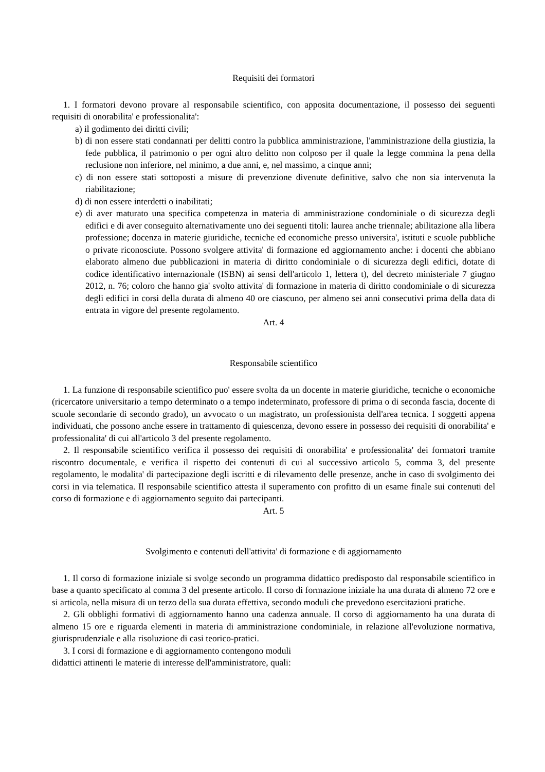Requisiti dei formatori
1. I formatori devono provare al responsabile scientifico, con apposita documentazione, il possesso dei seguenti requisiti di onorabilita' e professionalita':
a) il godimento dei diritti civili;
b) di non essere stati condannati per delitti contro la pubblica amministrazione, l'amministrazione della giustizia, la fede pubblica, il patrimonio o per ogni altro delitto non colposo per il quale la legge commina la pena della reclusione non inferiore, nel minimo, a due anni, e, nel massimo, a cinque anni;
c) di non essere stati sottoposti a misure di prevenzione divenute definitive, salvo che non sia intervenuta la riabilitazione;
d) di non essere interdetti o inabilitati;
e) di aver maturato una specifica competenza in materia di amministrazione condominiale o di sicurezza degli edifici e di aver conseguito alternativamente uno dei seguenti titoli: laurea anche triennale; abilitazione alla libera professione; docenza in materie giuridiche, tecniche ed economiche presso universita', istituti e scuole pubbliche o private riconosciute. Possono svolgere attivita' di formazione ed aggiornamento anche: i docenti che abbiano elaborato almeno due pubblicazioni in materia di diritto condominiale o di sicurezza degli edifici, dotate di codice identificativo internazionale (ISBN) ai sensi dell'articolo 1, lettera t), del decreto ministeriale 7 giugno 2012, n. 76; coloro che hanno gia' svolto attivita' di formazione in materia di diritto condominiale o di sicurezza degli edifici in corsi della durata di almeno 40 ore ciascuno, per almeno sei anni consecutivi prima della data di entrata in vigore del presente regolamento.
Art. 4
Responsabile scientifico
1. La funzione di responsabile scientifico puo' essere svolta da un docente in materie giuridiche, tecniche o economiche (ricercatore universitario a tempo determinato o a tempo indeterminato, professore di prima o di seconda fascia, docente di scuole secondarie di secondo grado), un avvocato o un magistrato, un professionista dell'area tecnica. I soggetti appena individuati, che possono anche essere in trattamento di quiescenza, devono essere in possesso dei requisiti di onorabilita' e professionalita' di cui all'articolo 3 del presente regolamento.
2. Il responsabile scientifico verifica il possesso dei requisiti di onorabilita' e professionalita' dei formatori tramite riscontro documentale, e verifica il rispetto dei contenuti di cui al successivo articolo 5, comma 3, del presente regolamento, le modalita' di partecipazione degli iscritti e di rilevamento delle presenze, anche in caso di svolgimento dei corsi in via telematica. Il responsabile scientifico attesta il superamento con profitto di un esame finale sui contenuti del corso di formazione e di aggiornamento seguito dai partecipanti.
Art. 5
Svolgimento e contenuti dell'attivita' di formazione e di aggiornamento
1. Il corso di formazione iniziale si svolge secondo un programma didattico predisposto dal responsabile scientifico in base a quanto specificato al comma 3 del presente articolo. Il corso di formazione iniziale ha una durata di almeno 72 ore e si articola, nella misura di un terzo della sua durata effettiva, secondo moduli che prevedono esercitazioni pratiche.
2. Gli obblighi formativi di aggiornamento hanno una cadenza annuale. Il corso di aggiornamento ha una durata di almeno 15 ore e riguarda elementi in materia di amministrazione condominiale, in relazione all'evoluzione normativa, giurisprudenziale e alla risoluzione di casi teorico-pratici.
3. I corsi di formazione e di aggiornamento contengono moduli
didattici attinenti le materie di interesse dell'amministratore, quali: